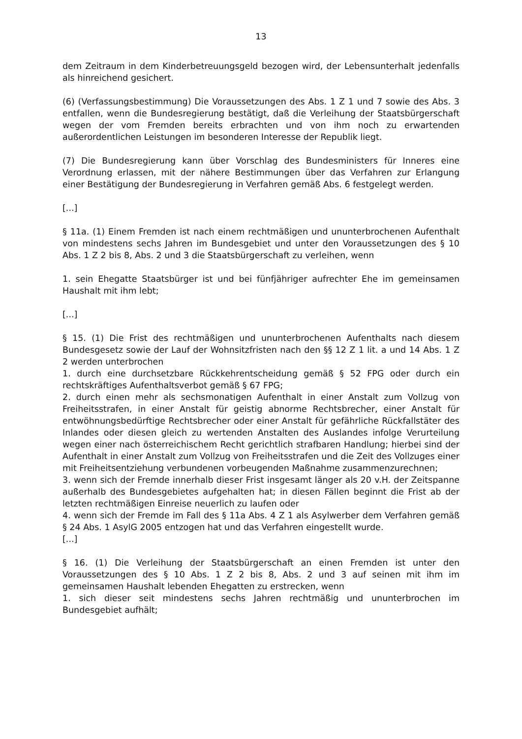13
dem Zeitraum in dem Kinderbetreuungsgeld bezogen wird, der Lebensunterhalt jedenfalls als hinreichend gesichert.
(6) (Verfassungsbestimmung) Die Voraussetzungen des Abs. 1 Z 1 und 7 sowie des Abs. 3 entfallen, wenn die Bundesregierung bestätigt, daß die Verleihung der Staatsbürgerschaft wegen der vom Fremden bereits erbrachten und von ihm noch zu erwartenden außerordentlichen Leistungen im besonderen Interesse der Republik liegt.
(7) Die Bundesregierung kann über Vorschlag des Bundesministers für Inneres eine Verordnung erlassen, mit der nähere Bestimmungen über das Verfahren zur Erlangung einer Bestätigung der Bundesregierung in Verfahren gemäß Abs. 6 festgelegt werden.
[...]
§ 11a. (1) Einem Fremden ist nach einem rechtmäßigen und ununterbrochenen Aufenthalt von mindestens sechs Jahren im Bundesgebiet und unter den Voraussetzungen des § 10 Abs. 1 Z 2 bis 8, Abs. 2 und 3 die Staatsbürgerschaft zu verleihen, wenn
1. sein Ehegatte Staatsbürger ist und bei fünfjähriger aufrechter Ehe im gemeinsamen Haushalt mit ihm lebt;
[...]
§ 15. (1) Die Frist des rechtmäßigen und ununterbrochenen Aufenthalts nach diesem Bundesgesetz sowie der Lauf der Wohnsitzfristen nach den §§ 12 Z 1 lit. a und 14 Abs. 1 Z 2 werden unterbrochen
1. durch eine durchsetzbare Rückkehrentscheidung gemäß § 52 FPG oder durch ein rechtskräftiges Aufenthaltsverbot gemäß § 67 FPG;
2. durch einen mehr als sechsmonatigen Aufenthalt in einer Anstalt zum Vollzug von Freiheitsstrafen, in einer Anstalt für geistig abnorme Rechtsbrecher, einer Anstalt für entwöhnungsbedürftige Rechtsbrecher oder einer Anstalt für gefährliche Rückfallstäter des Inlandes oder diesen gleich zu wertenden Anstalten des Auslandes infolge Verurteilung wegen einer nach österreichischem Recht gerichtlich strafbaren Handlung; hierbei sind der Aufenthalt in einer Anstalt zum Vollzug von Freiheitsstrafen und die Zeit des Vollzuges einer mit Freiheitsentziehung verbundenen vorbeugenden Maßnahme zusammenzurechnen;
3. wenn sich der Fremde innerhalb dieser Frist insgesamt länger als 20 v.H. der Zeitspanne außerhalb des Bundesgebietes aufgehalten hat; in diesen Fällen beginnt die Frist ab der letzten rechtmäßigen Einreise neuerlich zu laufen oder
4. wenn sich der Fremde im Fall des § 11a Abs. 4 Z 1 als Asylwerber dem Verfahren gemäß § 24 Abs. 1 AsylG 2005 entzogen hat und das Verfahren eingestellt wurde.
[...]
§ 16. (1) Die Verleihung der Staatsbürgerschaft an einen Fremden ist unter den Voraussetzungen des § 10 Abs. 1 Z 2 bis 8, Abs. 2 und 3 auf seinen mit ihm im gemeinsamen Haushalt lebenden Ehegatten zu erstrecken, wenn
1. sich dieser seit mindestens sechs Jahren rechtmäßig und ununterbrochen im Bundesgebiet aufhält;